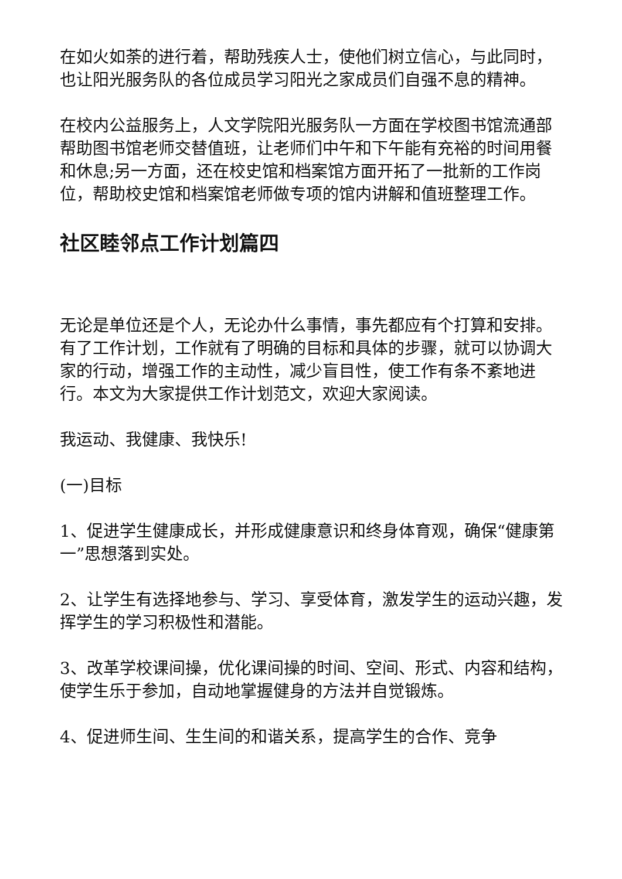在如火如荼的进行着，帮助残疾人士，使他们树立信心，与此同时，也让阳光服务队的各位成员学习阳光之家成员们自强不息的精神。
在校内公益服务上，人文学院阳光服务队一方面在学校图书馆流通部帮助图书馆老师交替值班，让老师们中午和下午能有充裕的时间用餐和休息;另一方面，还在校史馆和档案馆方面开拓了一批新的工作岗位，帮助校史馆和档案馆老师做专项的馆内讲解和值班整理工作。
社区睦邻点工作计划篇四
无论是单位还是个人，无论办什么事情，事先都应有个打算和安排。有了工作计划，工作就有了明确的目标和具体的步骤，就可以协调大家的行动，增强工作的主动性，减少盲目性，使工作有条不紊地进行。本文为大家提供工作计划范文，欢迎大家阅读。
我运动、我健康、我快乐!
(一)目标
1、促进学生健康成长，并形成健康意识和终身体育观，确保“健康第一”思想落到实处。
2、让学生有选择地参与、学习、享受体育，激发学生的运动兴趣，发挥学生的学习积极性和潜能。
3、改革学校课间操，优化课间操的时间、空间、形式、内容和结构，使学生乐于参加，自动地掌握健身的方法并自觉锻炼。
4、促进师生间、生生间的和谐关系，提高学生的合作、竞争